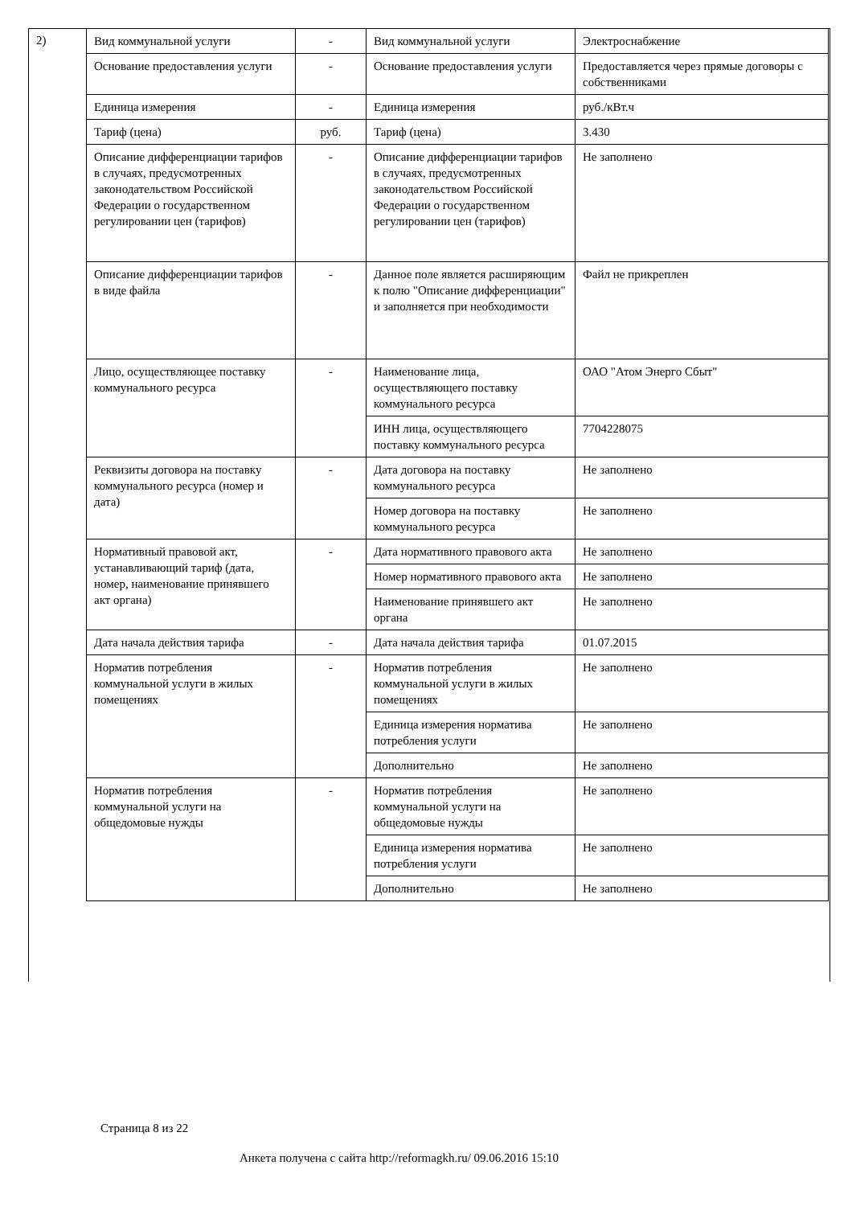2)
| Вид коммунальной услуги | - | Вид коммунальной услуги | Электроснабжение |
| Основание предоставления услуги | - | Основание предоставления услуги | Предоставляется через прямые договоры с собственниками |
| Единица измерения | - | Единица измерения | руб./кВт.ч |
| Тариф (цена) | руб. | Тариф (цена) | 3.430 |
| Описание дифференциации тарифов в случаях, предусмотренных законодательством Российской Федерации о государственном регулировании цен (тарифов) | - | Описание дифференциации тарифов в случаях, предусмотренных законодательством Российской Федерации о государственном регулировании цен (тарифов) | Не заполнено |
| Описание дифференциации тарифов в виде файла | - | Данное поле является расширяющим к полю "Описание дифференциации" и заполняется при необходимости | Файл не прикреплен |
| Лицо, осуществляющее поставку коммунального ресурса | - | Наименование лица, осуществляющего поставку коммунального ресурса | ОАО "Атом Энерго Сбыт" |
| | | ИНН лица, осуществляющего поставку коммунального ресурса | 7704228075 |
| Реквизиты договора на поставку коммунального ресурса (номер и дата) | - | Дата договора на поставку коммунального ресурса | Не заполнено |
| | | Номер договора на поставку коммунального ресурса | Не заполнено |
| Нормативный правовой акт, устанавливающий тариф (дата, номер, наименование принявшего акт органа) | - | Дата нормативного правового акта | Не заполнено |
| | | Номер нормативного правового акта | Не заполнено |
| | | Наименование принявшего акт органа | Не заполнено |
| Дата начала действия тарифа | - | Дата начала действия тарифа | 01.07.2015 |
| Норматив потребления коммунальной услуги в жилых помещениях | - | Норматив потребления коммунальной услуги в жилых помещениях | Не заполнено |
| | | Единица измерения норматива потребления услуги | Не заполнено |
| | | Дополнительно | Не заполнено |
| Норматив потребления коммунальной услуги на общедомовые нужды | - | Норматив потребления коммунальной услуги на общедомовые нужды | Не заполнено |
| | | Единица измерения норматива потребления услуги | Не заполнено |
| | | Дополнительно | Не заполнено |
Страница 8 из 22
Анкета получена с сайта http://reformagkh.ru/ 09.06.2016 15:10